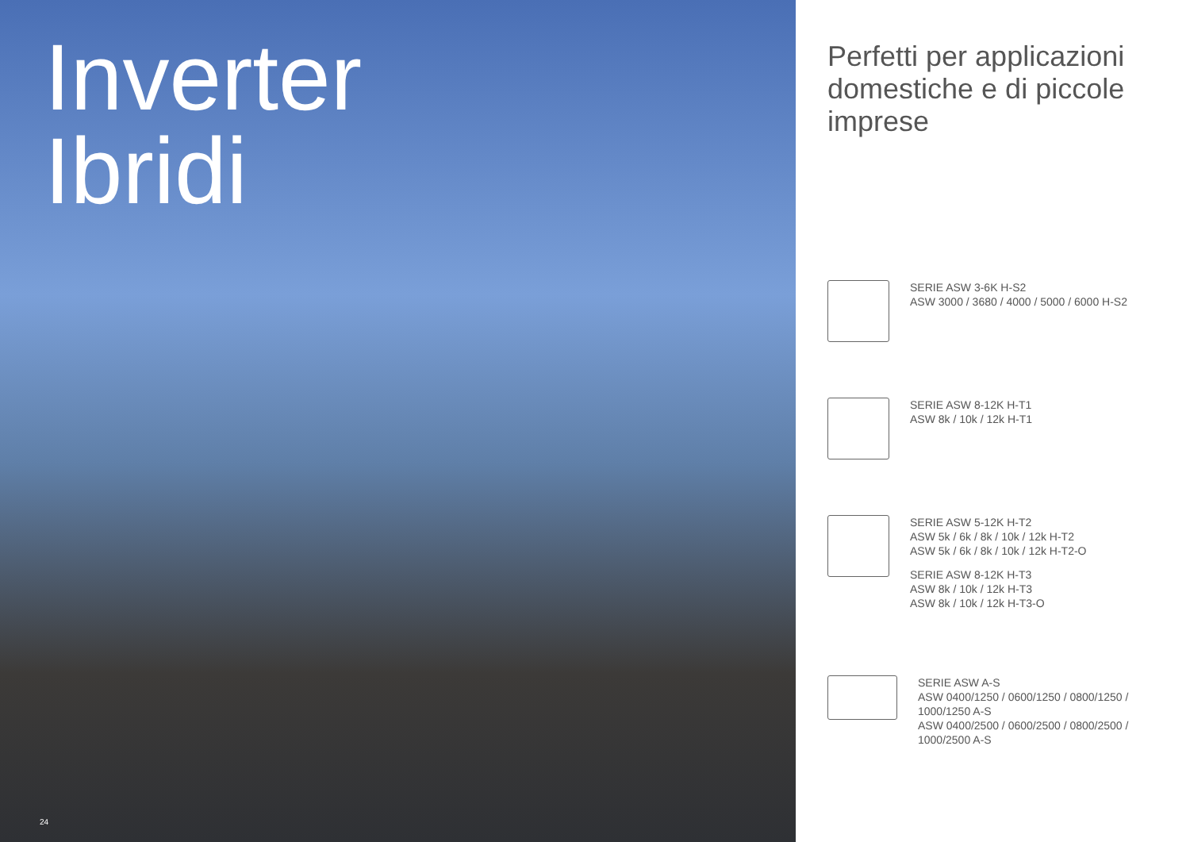Inverter
Ibridi
24
Perfetti per applicazioni domestiche e di piccole imprese
SERIE ASW 3-6K H-S2
ASW 3000 / 3680 / 4000 / 5000 / 6000 H-S2
SERIE ASW 8-12K H-T1
ASW 8k / 10k / 12k H-T1
SERIE ASW 5-12K H-T2
ASW 5k / 6k / 8k / 10k / 12k H-T2
ASW 5k / 6k / 8k / 10k / 12k H-T2-O
SERIE ASW 8-12K H-T3
ASW 8k / 10k / 12k H-T3
ASW 8k / 10k / 12k H-T3-O
SERIE ASW A-S
ASW 0400/1250 / 0600/1250 / 0800/1250 / 1000/1250 A-S
ASW 0400/2500 / 0600/2500 / 0800/2500 / 1000/2500 A-S